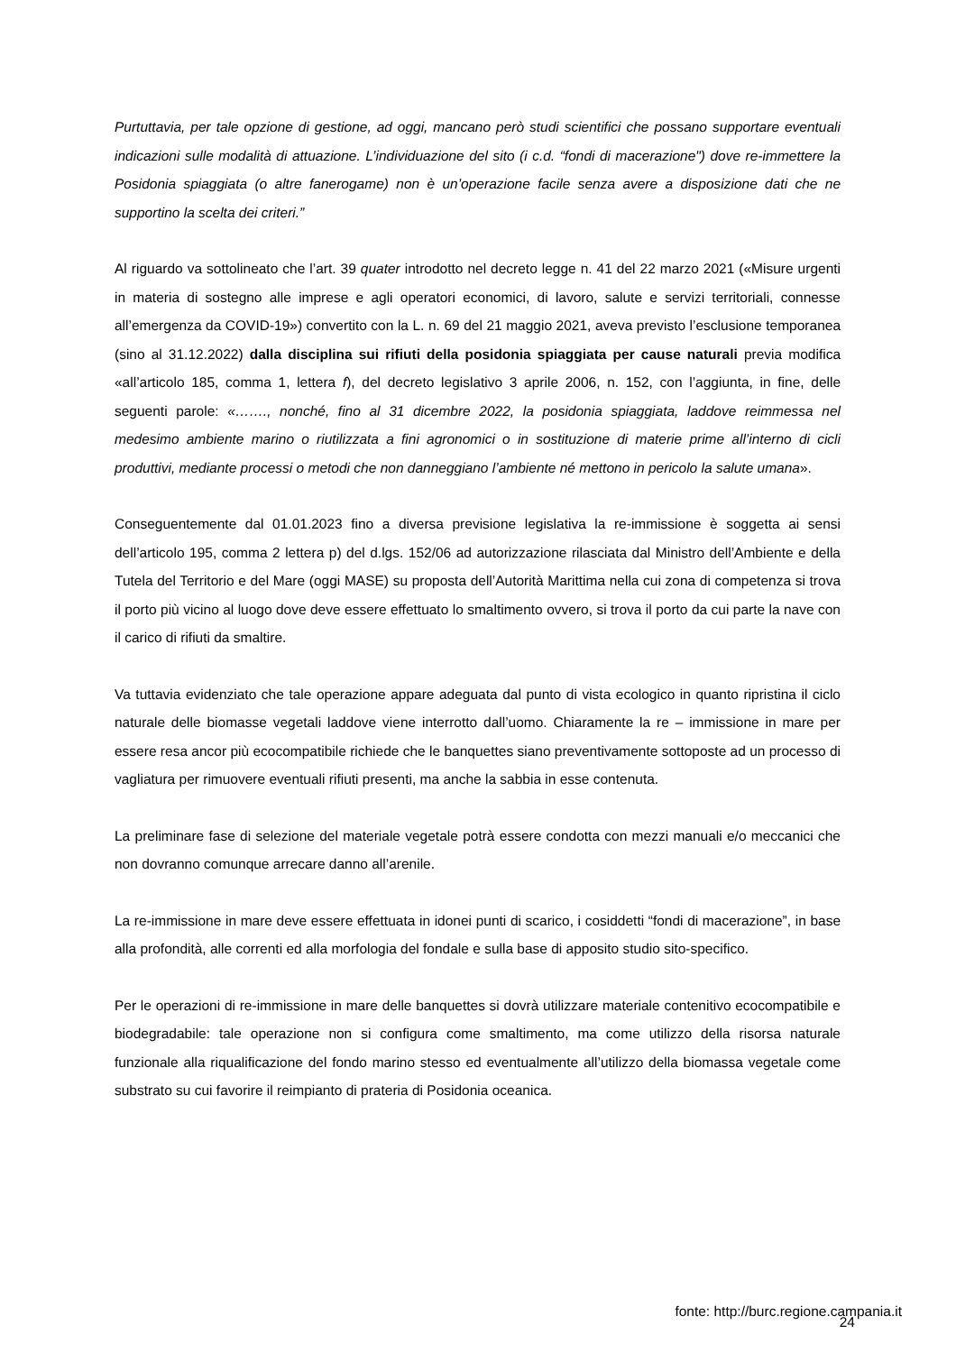Purtuttavia, per tale opzione di gestione, ad oggi, mancano però studi scientifici che possano supportare eventuali indicazioni sulle modalità di attuazione. L’individuazione del sito (i c.d. “fondi di macerazione") dove re-immettere la Posidonia spiaggiata (o altre fanerogame) non è un’operazione facile senza avere a disposizione dati che ne supportino la scelta dei criteri.”
Al riguardo va sottolineato che l’art. 39 quater introdotto nel decreto legge n. 41 del 22 marzo 2021 («Misure urgenti in materia di sostegno alle imprese e agli operatori economici, di lavoro, salute e servizi territoriali, connesse all’emergenza da COVID-19») convertito con la L. n. 69 del 21 maggio 2021, aveva previsto l’esclusione temporanea (sino al 31.12.2022) dalla disciplina sui rifiuti della posidonia spiaggiata per cause naturali previa modifica «all’articolo 185, comma 1, lettera f), del decreto legislativo 3 aprile 2006, n. 152, con l’aggiunta, in fine, delle seguenti parole: «……., nonché, fino al 31 dicembre 2022, la posidonia spiaggiata, laddove reimmessa nel medesimo ambiente marino o riutilizzata a fini agronomici o in sostituzione di materie prime all’interno di cicli produttivi, mediante processi o metodi che non danneggiano l’ambiente né mettono in pericolo la salute umana».
Conseguentemente dal 01.01.2023 fino a diversa previsione legislativa la re-immissione è soggetta ai sensi dell’articolo 195, comma 2 lettera p) del d.lgs. 152/06 ad autorizzazione rilasciata dal Ministro dell’Ambiente e della Tutela del Territorio e del Mare (oggi MASE) su proposta dell’Autorità Marittima nella cui zona di competenza si trova il porto più vicino al luogo dove deve essere effettuato lo smaltimento ovvero, si trova il porto da cui parte la nave con il carico di rifiuti da smaltire.
Va tuttavia evidenziato che tale operazione appare adeguata dal punto di vista ecologico in quanto ripristina il ciclo naturale delle biomasse vegetali laddove viene interrotto dall’uomo. Chiaramente la re – immissione in mare per essere resa ancor più ecocompatibile richiede che le banquettes siano preventivamente sottoposte ad un processo di vagliatura per rimuovere eventuali rifiuti presenti, ma anche la sabbia in esse contenuta.
La preliminare fase di selezione del materiale vegetale potrà essere condotta con mezzi manuali e/o meccanici che non dovranno comunque arrecare danno all’arenile.
La re-immissione in mare deve essere effettuata in idonei punti di scarico, i cosiddetti “fondi di macerazione”, in base alla profondità, alle correnti ed alla morfologia del fondale e sulla base di apposito studio sito-specifico.
Per le operazioni di re-immissione in mare delle banquettes si dovrà utilizzare materiale contenitivo ecocompatibile e biodegradabile: tale operazione non si configura come smaltimento, ma come utilizzo della risorsa naturale funzionale alla riqualificazione del fondo marino stesso ed eventualmente all’utilizzo della biomassa vegetale come substrato su cui favorire il reimpianto di prateria di Posidonia oceanica.
fonte: http://burc.regione.campania.it
24